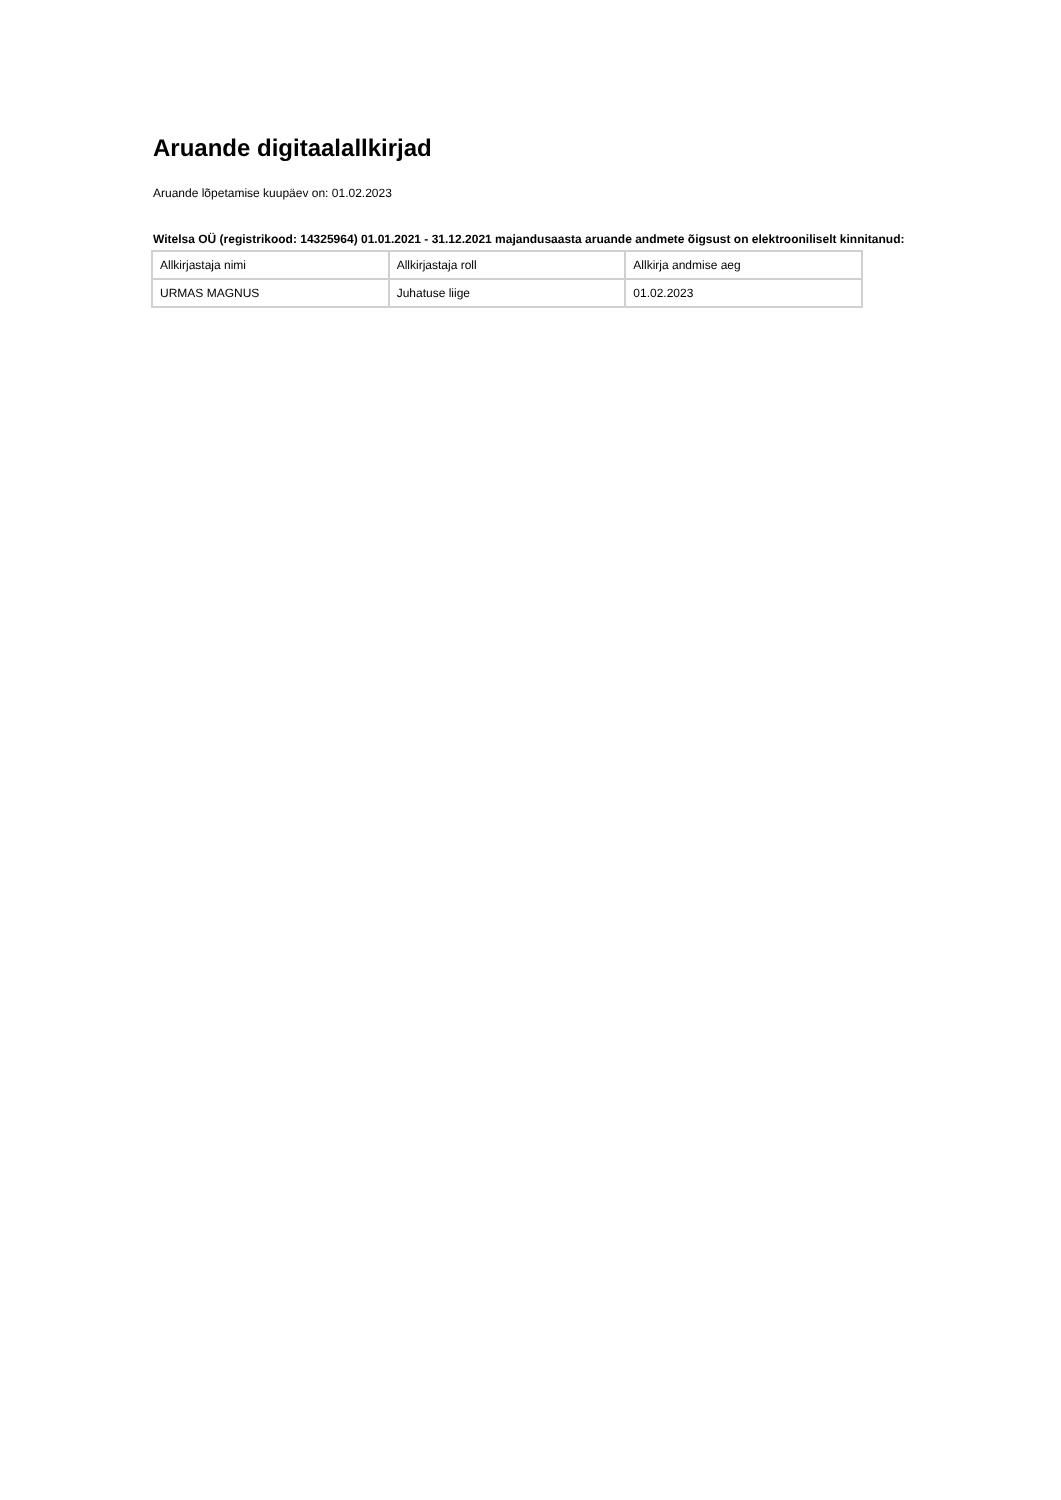Aruande digitaalallkirjad
Aruande lõpetamise kuupäev on: 01.02.2023
Witelsa OÜ (registrikood: 14325964) 01.01.2021 - 31.12.2021 majandusaasta aruande andmete õigsust on elektrooniliselt kinnitanud:
| Allkirjastaja nimi | Allkirjastaja roll | Allkirja andmise aeg |
| URMAS MAGNUS | Juhatuse liige | 01.02.2023 |